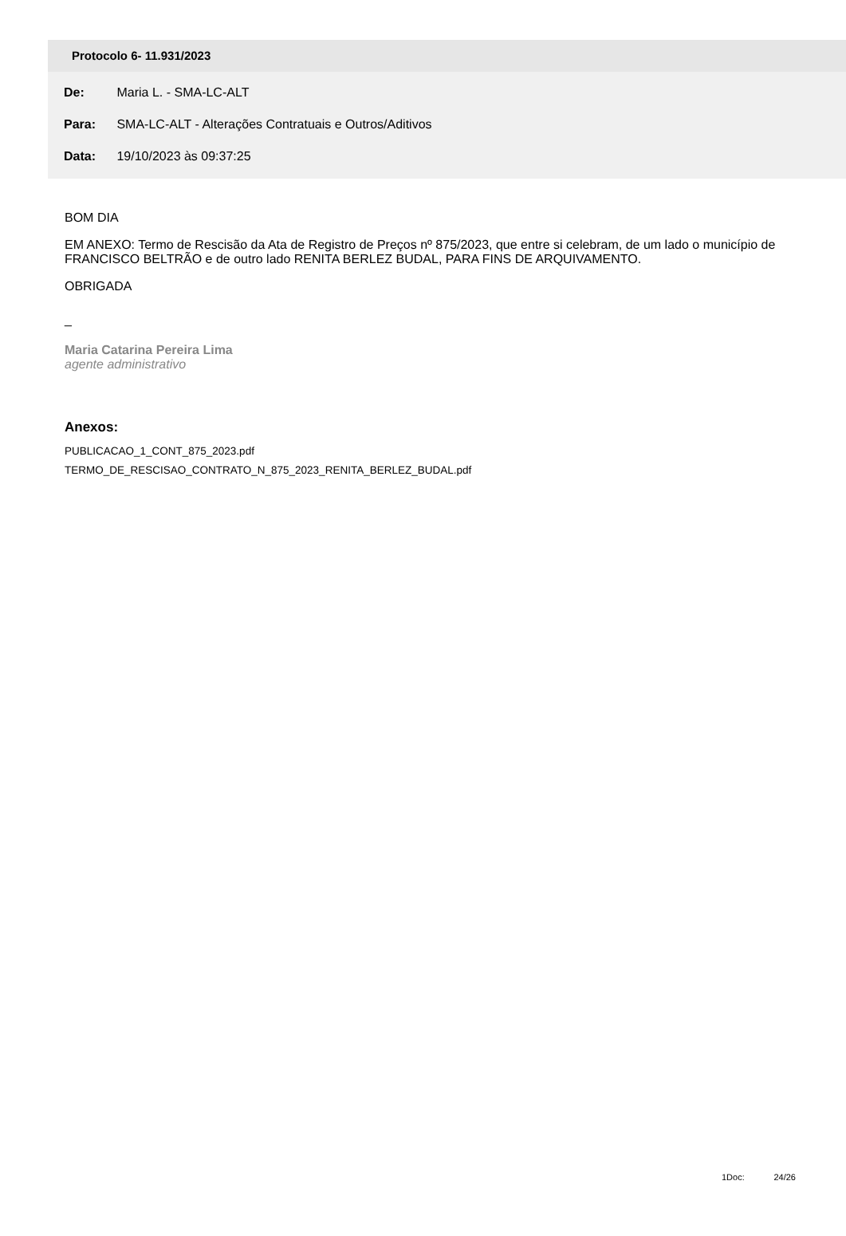Protocolo 6- 11.931/2023
De: Maria L. - SMA-LC-ALT
Para: SMA-LC-ALT - Alterações Contratuais e Outros/Aditivos
Data: 19/10/2023 às 09:37:25
BOM DIA
EM ANEXO: Termo de Rescisão da Ata de Registro de Preços nº 875/2023, que entre si celebram, de um lado o município de FRANCISCO BELTRÃO e de outro lado RENITA BERLEZ BUDAL, PARA FINS DE ARQUIVAMENTO.
OBRIGADA
_
Maria Catarina Pereira Lima
agente administrativo
Anexos:
PUBLICACAO_1_CONT_875_2023.pdf
TERMO_DE_RESCISAO_CONTRATO_N_875_2023_RENITA_BERLEZ_BUDAL.pdf
1Doc: 24/26